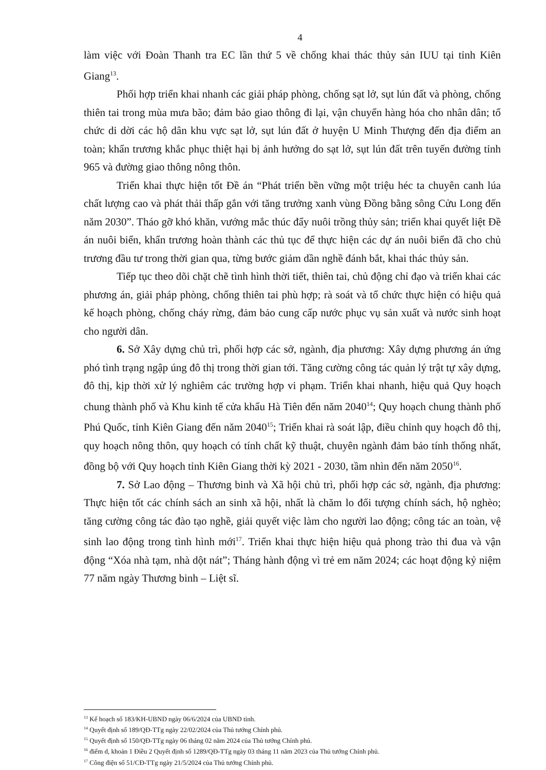4
làm việc với Đoàn Thanh tra EC lần thứ 5 về chống khai thác thủy sản IUU tại tỉnh Kiên Giang<sup>13</sup>.
Phối hợp triển khai nhanh các giải pháp phòng, chống sạt lở, sụt lún đất và phòng, chống thiên tai trong mùa mưa bão; đảm bảo giao thông đi lại, vận chuyển hàng hóa cho nhân dân; tổ chức di dời các hộ dân khu vực sạt lở, sụt lún đất ở huyện U Minh Thượng đến địa điểm an toàn; khẩn trương khắc phục thiệt hại bị ảnh hưởng do sạt lở, sụt lún đất trên tuyến đường tỉnh 965 và đường giao thông nông thôn.
Triển khai thực hiện tốt Đề án “Phát triển bền vững một triệu héc ta chuyên canh lúa chất lượng cao và phát thải thấp gắn với tăng trưởng xanh vùng Đồng bằng sông Cửu Long đến năm 2030”. Tháo gỡ khó khăn, vướng mắc thúc đẩy nuôi trồng thủy sản; triển khai quyết liệt Đề án nuôi biển, khẩn trương hoàn thành các thủ tục để thực hiện các dự án nuôi biển đã cho chủ trương đầu tư trong thời gian qua, từng bước giảm dần nghề đánh bắt, khai thác thủy sản.
Tiếp tục theo dõi chặt chẽ tình hình thời tiết, thiên tai, chủ động chỉ đạo và triển khai các phương án, giải pháp phòng, chống thiên tai phù hợp; rà soát và tổ chức thực hiện có hiệu quả kế hoạch phòng, chống cháy rừng, đảm bảo cung cấp nước phục vụ sản xuất và nước sinh hoạt cho người dân.
6. Sở Xây dựng chủ trì, phối hợp các sở, ngành, địa phương: Xây dựng phương án ứng phó tình trạng ngập úng đô thị trong thời gian tới. Tăng cường công tác quản lý trật tự xây dựng, đô thị, kịp thời xử lý nghiêm các trường hợp vi phạm. Triển khai nhanh, hiệu quả Quy hoạch chung thành phố và Khu kinh tế cửa khẩu Hà Tiên đến năm 2040<sup>14</sup>; Quy hoạch chung thành phố Phú Quốc, tỉnh Kiên Giang đến năm 2040<sup>15</sup>; Triển khai rà soát lập, điều chỉnh quy hoạch đô thị, quy hoạch nông thôn, quy hoạch có tính chất kỹ thuật, chuyên ngành đảm bảo tính thống nhất, đồng bộ với Quy hoạch tỉnh Kiên Giang thời kỳ 2021 - 2030, tầm nhìn đến năm 2050<sup>16</sup>.
7. Sở Lao động – Thương binh và Xã hội chủ trì, phối hợp các sở, ngành, địa phương: Thực hiện tốt các chính sách an sinh xã hội, nhất là chăm lo đối tượng chính sách, hộ nghèo; tăng cường công tác đào tạo nghề, giải quyết việc làm cho người lao động; công tác an toàn, vệ sinh lao động trong tình hình mới<sup>17</sup>. Triển khai thực hiện hiệu quả phong trào thi đua và vận động “Xóa nhà tạm, nhà dột nát”; Tháng hành động vì trẻ em năm 2024; các hoạt động kỷ niệm 77 năm ngày Thương binh – Liệt sĩ.
<sup>13</sup> Kế hoạch số 183/KH-UBND ngày 06/6/2024 của UBND tỉnh.
<sup>14</sup> Quyết định số 189/QĐ-TTg ngày 22/02/2024 của Thủ tướng Chính phủ.
<sup>15</sup> Quyết định số 150/QĐ-TTg ngày 06 tháng 02 năm 2024 của Thủ tướng Chính phủ.
<sup>16</sup> điểm d, khoản 1 Điều 2 Quyết định số 1289/QĐ-TTg ngày 03 tháng 11 năm 2023 của Thủ tướng Chính phủ.
<sup>17</sup> Công điện số 51/CĐ-TTg ngày 21/5/2024 của Thủ tướng Chính phủ.